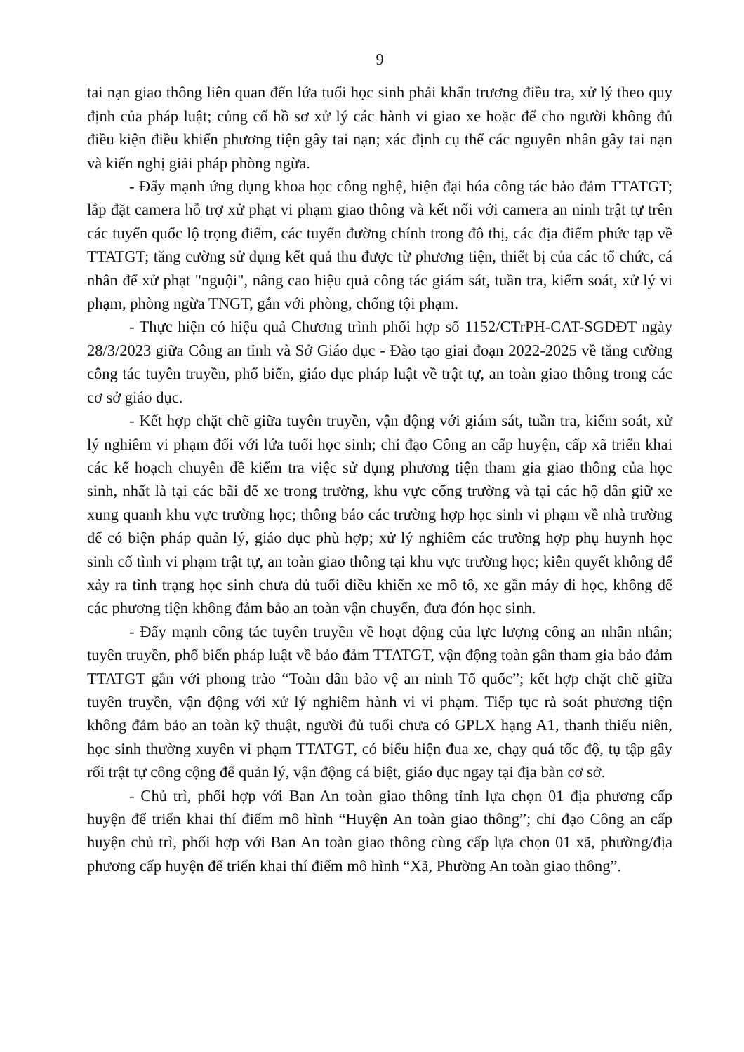9
tai nạn giao thông liên quan đến lứa tuổi học sinh phải khẩn trương điều tra, xử lý theo quy định của pháp luật; củng cố hồ sơ xử lý các hành vi giao xe hoặc để cho người không đủ điều kiện điều khiển phương tiện gây tai nạn; xác định cụ thể các nguyên nhân gây tai nạn và kiến nghị giải pháp phòng ngừa.
- Đẩy mạnh ứng dụng khoa học công nghệ, hiện đại hóa công tác bảo đảm TTATGT; lắp đặt camera hỗ trợ xử phạt vi phạm giao thông và kết nối với camera an ninh trật tự trên các tuyến quốc lộ trọng điểm, các tuyến đường chính trong đô thị, các địa điểm phức tạp về TTATGT; tăng cường sử dụng kết quả thu được từ phương tiện, thiết bị của các tổ chức, cá nhân để xử phạt "nguội", nâng cao hiệu quả công tác giám sát, tuần tra, kiểm soát, xử lý vi phạm, phòng ngừa TNGT, gắn với phòng, chống tội phạm.
- Thực hiện có hiệu quả Chương trình phối hợp số 1152/CTrPH-CAT-SGDĐT ngày 28/3/2023 giữa Công an tỉnh và Sở Giáo dục - Đào tạo giai đoạn 2022-2025 về tăng cường công tác tuyên truyền, phổ biến, giáo dục pháp luật về trật tự, an toàn giao thông trong các cơ sở giáo dục.
- Kết hợp chặt chẽ giữa tuyên truyền, vận động với giám sát, tuần tra, kiểm soát, xử lý nghiêm vi phạm đối với lứa tuổi học sinh; chỉ đạo Công an cấp huyện, cấp xã triển khai các kế hoạch chuyên đề kiểm tra việc sử dụng phương tiện tham gia giao thông của học sinh, nhất là tại các bãi để xe trong trường, khu vực cổng trường và tại các hộ dân giữ xe xung quanh khu vực trường học; thông báo các trường hợp học sinh vi phạm về nhà trường để có biện pháp quản lý, giáo dục phù hợp; xử lý nghiêm các trường hợp phụ huynh học sinh cố tình vi phạm trật tự, an toàn giao thông tại khu vực trường học; kiên quyết không để xảy ra tình trạng học sinh chưa đủ tuổi điều khiển xe mô tô, xe gắn máy đi học, không để các phương tiện không đảm bảo an toàn vận chuyển, đưa đón học sinh.
- Đẩy mạnh công tác tuyên truyền về hoạt động của lực lượng công an nhân nhân; tuyên truyền, phổ biến pháp luật về bảo đảm TTATGT, vận động toàn gân tham gia bảo đảm TTATGT gắn với phong trào “Toàn dân bảo vệ an ninh Tổ quốc”; kết hợp chặt chẽ giữa tuyên truyền, vận động với xử lý nghiêm hành vi vi phạm. Tiếp tục rà soát phương tiện không đảm bảo an toàn kỹ thuật, người đủ tuổi chưa có GPLX hạng A1, thanh thiếu niên, học sinh thường xuyên vi phạm TTATGT, có biểu hiện đua xe, chạy quá tốc độ, tụ tập gây rối trật tự công cộng để quản lý, vận động cá biệt, giáo dục ngay tại địa bàn cơ sở.
- Chủ trì, phối hợp với Ban An toàn giao thông tỉnh lựa chọn 01 địa phương cấp huyện để triển khai thí điểm mô hình “Huyện An toàn giao thông”; chỉ đạo Công an cấp huyện chủ trì, phối hợp với Ban An toàn giao thông cùng cấp lựa chọn 01 xã, phường/địa phương cấp huyện để triển khai thí điểm mô hình “Xã, Phường An toàn giao thông”.